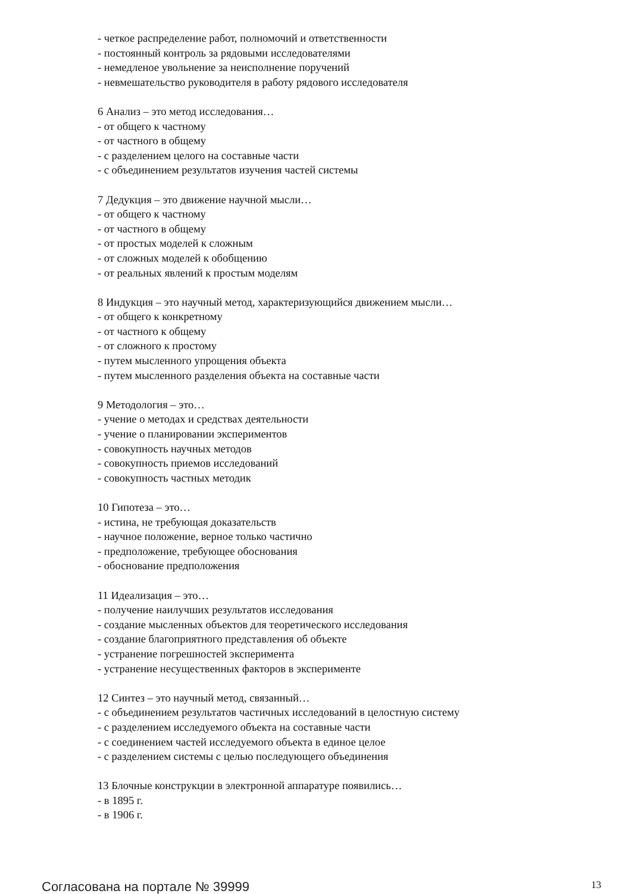- четкое распределение работ, полномочий и ответственности
- постоянный контроль за рядовыми исследователями
- немедленое увольнение за неисполнение поручений
- невмешательство руководителя в работу рядового исследователя
6 Анализ – это метод исследования…
- от общего к частному
- от частного в общему
- с разделением целого на составные части
- с объединением результатов изучения частей системы
7 Дедукция – это движение научной мысли…
- от общего к частному
- от частного в общему
- от простых моделей к сложным
- от сложных моделей к обобщению
- от реальных явлений к простым моделям
8 Индукция – это научный метод, характеризующийся движением мысли…
- от общего к конкретному
- от частного к общему
- от сложного к простому
- путем мысленного упрощения объекта
- путем мысленного разделения объекта на составные части
9 Методология – это…
- учение о методах и средствах деятельности
- учение о планировании экспериментов
- совокупность научных методов
- совокупность приемов исследований
- совокупность частных методик
10 Гипотеза – это…
- истина, не требующая доказательств
- научное положение, верное только частично
- предположение, требующее обоснования
- обоснование предположения
11 Идеализация – это…
- получение наилучших результатов исследования
- создание мысленных объектов для теоретического исследования
- создание благоприятного представления об объекте
- устранение погрешностей эксперимента
- устранение несущественных факторов в эксперименте
12 Синтез – это научный метод, связанный…
- с объединением результатов частичных исследований в целостную систему
- с разделением исследуемого объекта на составные части
- с соединением частей исследуемого объекта в единое целое
- с разделением системы с целью последующего объединения
13 Блочные конструкции в электронной аппаратуре появились…
- в 1895 г.
- в 1906 г.
Согласована на портале № 39999 13